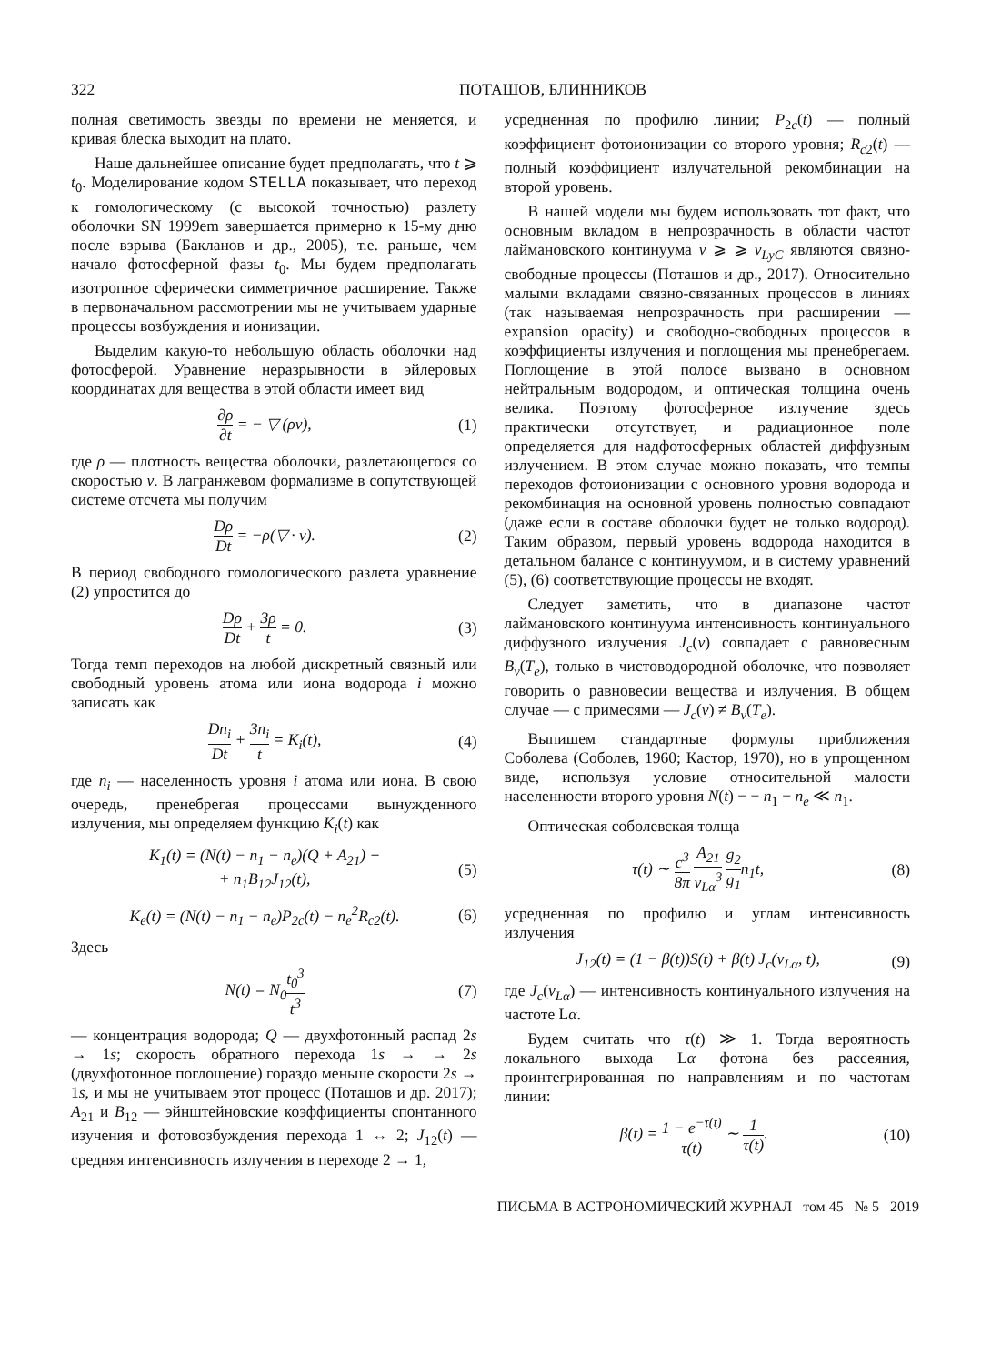322 ПОТАШОВ, БЛИННИКОВ
полная светимость звезды по времени не меняется, и кривая блеска выходит на плато.
Наше дальнейшее описание будет предполагать, что t ⩾ t<sub>0</sub>. Моделирование кодом STELLA показывает, что переход к гомологическому (с высокой точностью) разлету оболочки SN 1999em завершается примерно к 15-му дню после взрыва (Бакланов и др., 2005), т.е. раньше, чем начало фотосферной фазы t<sub>0</sub>. Мы будем предполагать изотропное сферически симметричное расширение. Также в первоначальном рассмотрении мы не учитываем ударные процессы возбуждения и ионизации.
Выделим какую-то небольшую область оболочки над фотосферой. Уравнение неразрывности в эйлеровых координатах для вещества в этой области имеет вид
∂ρ ∂t = − ▽ (ρv), (1)
где ρ — плотность вещества оболочки, разлетающегося со скоростью v. В лагранжевом формализме в сопутствующей системе отсчета мы получим
Dρ Dt = −ρ(▽ · v). (2)
В период свободного гомологического разлета уравнение (2) упростится до
Dρ Dt + 3ρ t = 0. (3)
Тогда темп переходов на любой дискретный связный или свободный уровень атома или иона водорода i можно записать как
Dn<sub>i</sub> Dt + 3n<sub>i</sub> t = K<sub>i</sub>(t), (4)
где n<sub>i</sub> — населенность уровня i атома или иона. В свою очередь, пренебрегая процессами вынужденного излучения, мы определяем функцию K<sub>i</sub>(t) как
K<sub>1</sub>(t) = (N(t) − n<sub>1</sub> − n<sub>e</sub>)(Q + A<sub>21</sub>) +
+ n<sub>1</sub>B<sub>12</sub>J<sub>12</sub>(t), (5)
K<sub>e</sub>(t) = (N(t) − n<sub>1</sub> − n<sub>e</sub>)P<sub>2c</sub>(t) − n<sub>e</sub><sup>2</sup>R<sub>c2</sub>(t). (6)
Здесь
N(t) = N<sub>0</sub>t<sub>0</sub><sup>3</sup> t<sup>3</sup> (7)
— концентрация водорода; Q — двухфотонный распад 2s → 1s; скорость обратного перехода 1s → → 2s (двухфотонное поглощение) гораздо меньше скорости 2s → 1s, и мы не учитываем этот процесс (Поташов и др. 2017); A<sub>21</sub> и B<sub>12</sub> — эйнштейновские коэффициенты спонтанного изучения и фотовозбуждения перехода 1 ↔ 2; J<sub>12</sub>(t) — средняя интенсивность излучения в переходе 2 → 1,
усредненная по профилю линии; P<sub>2c</sub>(t) — полный коэффициент фотоионизации со второго уровня; R<sub>c2</sub>(t) — полный коэффициент излучательной рекомбинации на второй уровень.
В нашей модели мы будем использовать тот факт, что основным вкладом в непрозрачность в области частот лаймановского континуума ν ⩾ ⩾ ν<sub>LyC</sub> являются связно-свободные процессы (Поташов и др., 2017). Относительно малыми вкладами связно-связанных процессов в линиях (так называемая непрозрачность при расширении — expansion opacity) и свободно-свободных процессов в коэффициенты излучения и поглощения мы пренебрегаем. Поглощение в этой полосе вызвано в основном нейтральным водородом, и оптическая толщина очень велика. Поэтому фотосферное излучение здесь практически отсутствует, и радиационное поле определяется для надфотосферных областей диффузным излучением. В этом случае можно показать, что темпы переходов фотоионизации с основного уровня водорода и рекомбинация на основной уровень полностью совпадают (даже если в составе оболочки будет не только водород). Таким образом, первый уровень водорода находится в детальном балансе с континуумом, и в систему уравнений (5), (6) соответствующие процессы не входят.
Следует заметить, что в диапазоне частот лаймановского континуума интенсивность континуального диффузного излучения J<sub>c</sub>(ν) совпадает с равновесным B<sub>ν</sub>(T<sub>e</sub>), только в чистоводородной оболочке, что позволяет говорить о равновесии вещества и излучения. В общем случае — с примесями — J<sub>c</sub>(ν) ≠ B<sub>ν</sub>(T<sub>e</sub>).
Выпишем стандартные формулы приближения Соболева (Соболев, 1960; Кастор, 1970), но в упрощенном виде, используя условие относительной малости населенности второго уровня N(t) − − n<sub>1</sub> − n<sub>e</sub> ≪ n<sub>1</sub>.
Оптическая соболевская толща
τ(t) ∼ c<sup>3</sup> 8π A<sub>21</sub> ν<sub>Lα</sub><sup>3</sup> g<sub>2</sub> g<sub>1</sub>n<sub>1</sub>t, (8)
усредненная по профилю и углам интенсивность излучения
J<sub>12</sub>(t) = (1 − β(t))S(t) + β(t) J<sub>c</sub>(ν<sub>Lα</sub>, t), (9)
где J<sub>c</sub>(ν<sub>Lα</sub>) — интенсивность континуального излучения на частоте Lα.
Будем считать что τ(t) ≫ 1. Тогда вероятность локального выхода Lα фотона без рассеяния, проинтегрированная по направлениям и по частотам линии:
β(t) = 1 − e<sup>−τ(t)</sup> τ(t) ∼ 1 τ(t). (10)
ПИСЬМА В АСТРОНОМИЧЕСКИЙ ЖУРНАЛ том 45 № 5 2019